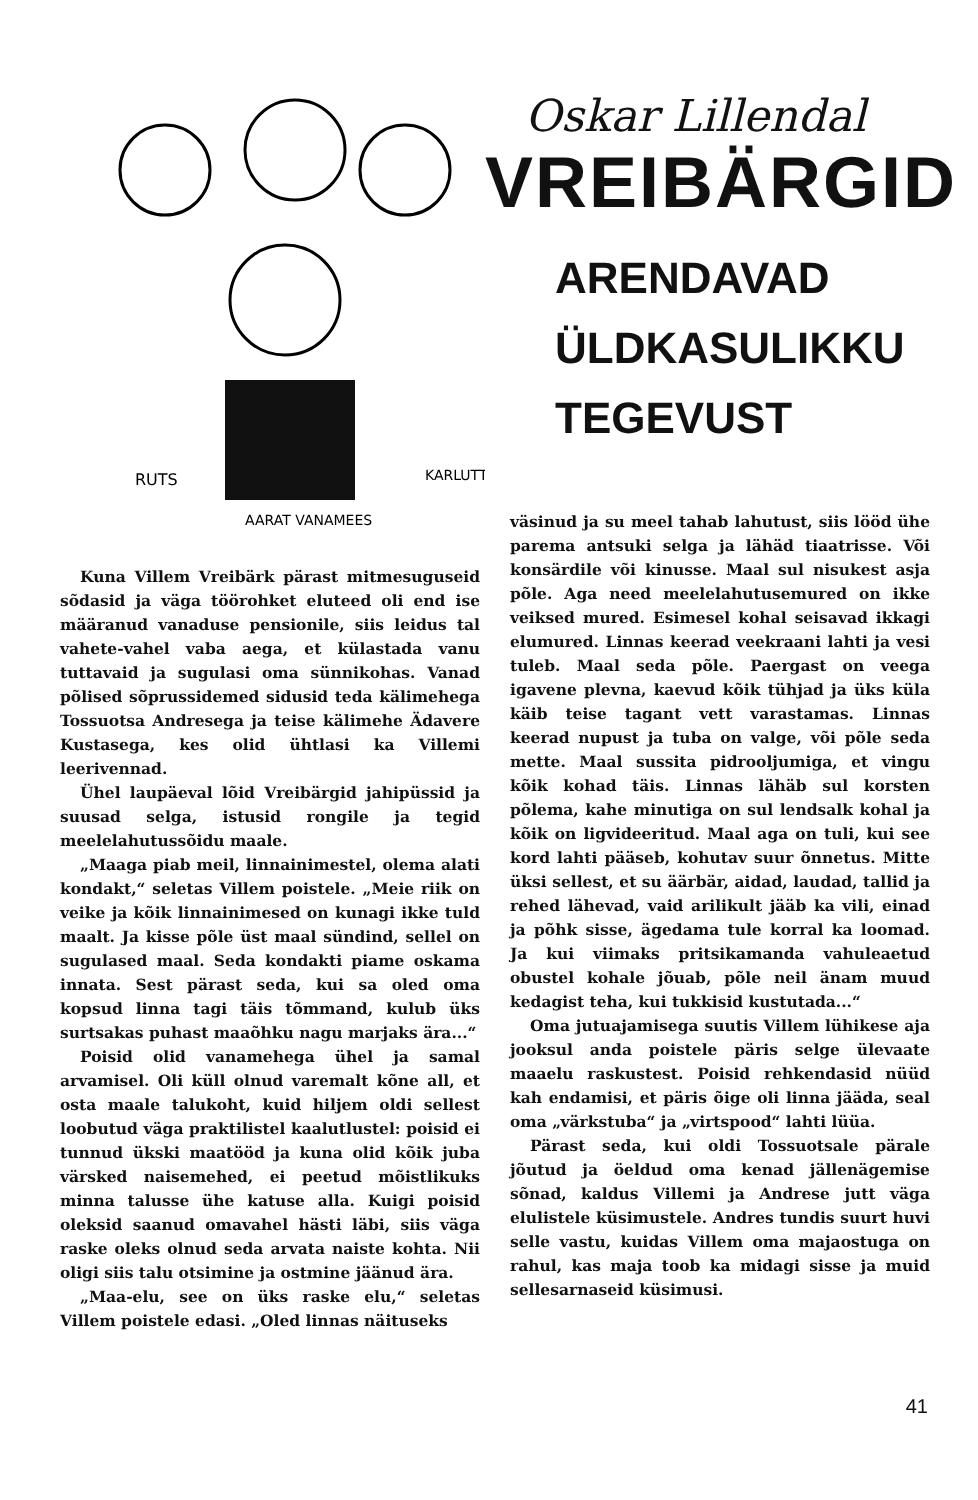RUTS
KARLUTT
AARAT VANAMEES
Oskar Lillendal
VREIBÄRGID
ARENDAVAD
ÜLDKASULIKKU
TEGEVUST
Kuna Villem Vreibärk pärast mitmesuguseid sõdasid ja väga töörohket eluteed oli end ise määranud vanaduse pensionile, siis leidus tal vahete-vahel vaba aega, et külastada vanu tuttavaid ja sugulasi oma sünnikohas. Vanad põlised sõprussidemed sidusid teda kälimehega Tossuotsa Andresega ja teise kälimehe Ädavere Kustasega, kes olid ühtlasi ka Villemi leerivennad.
Ühel laupäeval lõid Vreibärgid jahipüssid ja suusad selga, istusid rongile ja tegid meelelahutussõidu maale.
„Maaga piab meil, linnainimestel, olema alati kondakt,“ seletas Villem poistele. „Meie riik on veike ja kõik linnainimesed on kunagi ikke tuld maalt. Ja kisse põle üst maal sündind, sellel on sugulased maal. Seda kondakti piame oskama innata. Sest pärast seda, kui sa oled oma kopsud linna tagi täis tõmmand, kulub üks surtsakas puhast maaõhku nagu marjaks ära...“
Poisid olid vanamehega ühel ja samal arvamisel. Oli küll olnud varemalt kõne all, et osta maale talukoht, kuid hiljem oldi sellest loobutud väga praktilistel kaalutlustel: poisid ei tunnud ükski maatööd ja kuna olid kõik juba värsked naisemehed, ei peetud mõistlikuks minna talusse ühe katuse alla. Kuigi poisid oleksid saanud omavahel hästi läbi, siis väga raske oleks olnud seda arvata naiste kohta. Nii oligi siis talu otsimine ja ostmine jäänud ära.
„Maa-elu, see on üks raske elu,“ seletas Villem poistele edasi. „Oled linnas näituseks
väsinud ja su meel tahab lahutust, siis lööd ühe parema antsuki selga ja lähäd tiaatrisse. Või konsärdile või kinusse. Maal sul nisukest asja põle. Aga need meelelahutusemured on ikke veiksed mured. Esimesel kohal seisavad ikkagi elumured. Linnas keerad veekraani lahti ja vesi tuleb. Maal seda põle. Paergast on veega igavene plevna, kaevud kõik tühjad ja üks küla käib teise tagant vett varastamas. Linnas keerad nupust ja tuba on valge, või põle seda mette. Maal sussita pidrooljumiga, et vingu kõik kohad täis. Linnas lähäb sul korsten põlema, kahe minutiga on sul lendsalk kohal ja kõik on ligvideeritud. Maal aga on tuli, kui see kord lahti pääseb, kohutav suur õnnetus. Mitte üksi sellest, et su äärbär, aidad, laudad, tallid ja rehed lähevad, vaid arilikult jääb ka vili, einad ja põhk sisse, ägedama tule korral ka loomad. Ja kui viimaks pritsikamanda vahuleaetud obustel kohale jõuab, põle neil änam muud kedagist teha, kui tukkisid kustutada...“
Oma jutuajamisega suutis Villem lühikese aja jooksul anda poistele päris selge ülevaate maaelu raskustest. Poisid rehkendasid nüüd kah endamisi, et päris õige oli linna jääda, seal oma „värkstuba“ ja „virtspood“ lahti lüüa.
Pärast seda, kui oldi Tossuotsale pärale jõutud ja öeldud oma kenad jällenägemise sõnad, kaldus Villemi ja Andrese jutt väga elulistele küsimustele. Andres tundis suurt huvi selle vastu, kuidas Villem oma majaostuga on rahul, kas maja toob ka midagi sisse ja muid sellesarnaseid küsimusi.
41